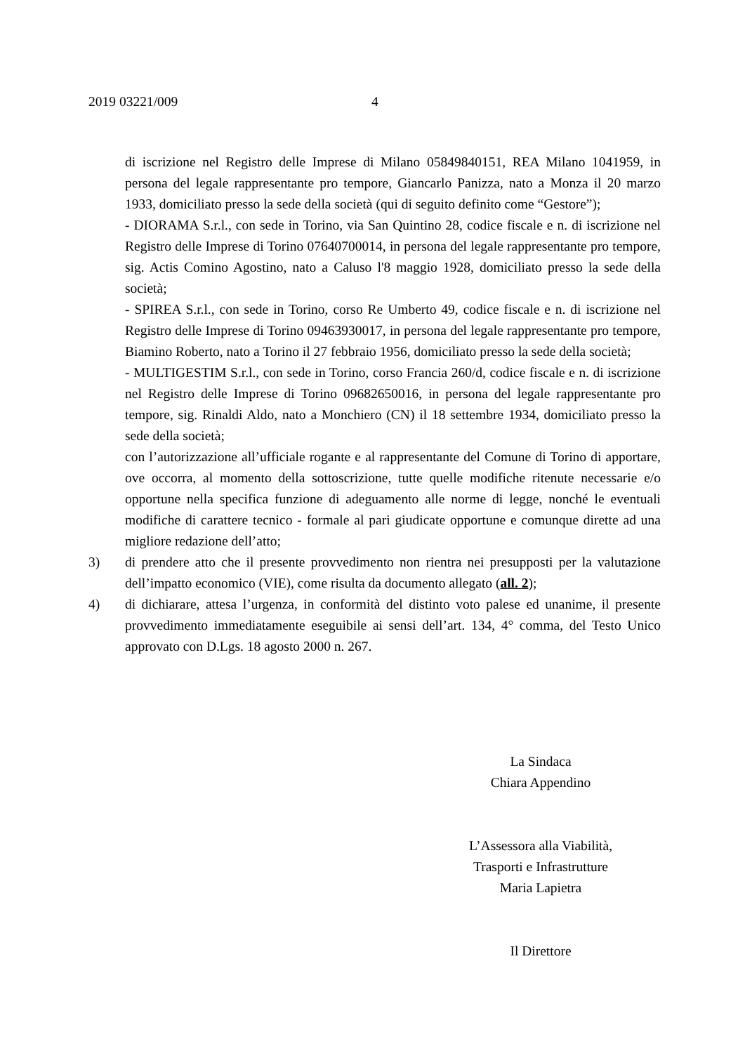2019 03221/009 4
di iscrizione nel Registro delle Imprese di Milano 05849840151, REA Milano 1041959, in persona del legale rappresentante pro tempore, Giancarlo Panizza, nato a Monza il 20 marzo 1933, domiciliato presso la sede della società (qui di seguito definito come “Gestore”);
- DIORAMA S.r.l., con sede in Torino, via San Quintino 28, codice fiscale e n. di iscrizione nel Registro delle Imprese di Torino 07640700014, in persona del legale rappresentante pro tempore, sig. Actis Comino Agostino, nato a Caluso l'8 maggio 1928, domiciliato presso la sede della società;
- SPIREA S.r.l., con sede in Torino, corso Re Umberto 49, codice fiscale e n. di iscrizione nel Registro delle Imprese di Torino 09463930017, in persona del legale rappresentante pro tempore, Biamino Roberto, nato a Torino il 27 febbraio 1956, domiciliato presso la sede della società;
- MULTIGESTIM S.r.l., con sede in Torino, corso Francia 260/d, codice fiscale e n. di iscrizione nel Registro delle Imprese di Torino 09682650016, in persona del legale rappresentante pro tempore, sig. Rinaldi Aldo, nato a Monchiero (CN) il 18 settembre 1934, domiciliato presso la sede della società;
con l’autorizzazione all’ufficiale rogante e al rappresentante del Comune di Torino di apportare, ove occorra, al momento della sottoscrizione, tutte quelle modifiche ritenute necessarie e/o opportune nella specifica funzione di adeguamento alle norme di legge, nonché le eventuali modifiche di carattere tecnico - formale al pari giudicate opportune e comunque dirette ad una migliore redazione dell’atto;
3) di prendere atto che il presente provvedimento non rientra nei presupposti per la valutazione dell’impatto economico (VIE), come risulta da documento allegato (all. 2);
4) di dichiarare, attesa l’urgenza, in conformità del distinto voto palese ed unanime, il presente provvedimento immediatamente eseguibile ai sensi dell’art. 134, 4° comma, del Testo Unico approvato con D.Lgs. 18 agosto 2000 n. 267.
La Sindaca
Chiara Appendino
L’Assessora alla Viabilità,
Trasporti e Infrastrutture
Maria Lapietra
Il Direttore